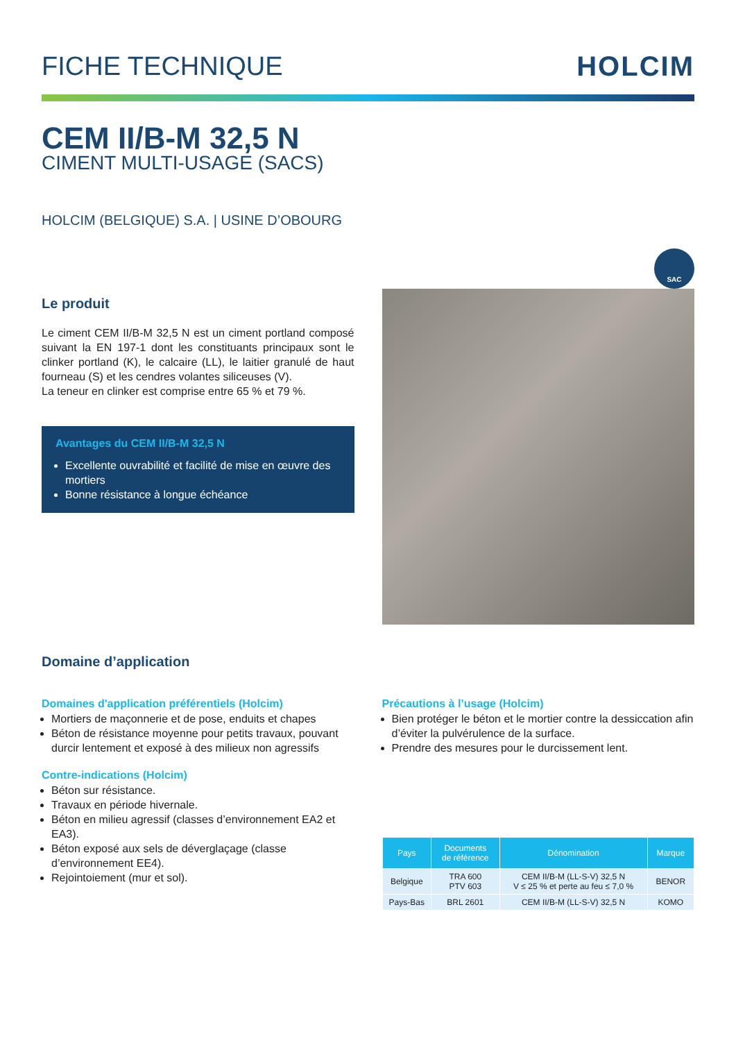FICHE TECHNIQUE HOLCIM
CEM II/B-M 32,5 N
CIMENT MULTI-USAGE (SACS)
HOLCIM (BELGIQUE) S.A. | USINE D’OBOURG
SAC
Le produit
Le ciment CEM II/B-M 32,5 N est un ciment portland composé suivant la EN 197-1 dont les constituants principaux sont le clinker portland (K), le calcaire (LL), le laitier granulé de haut fourneau (S) et les cendres volantes siliceuses (V).
La teneur en clinker est comprise entre 65 % et 79 %.
Avantages du CEM II/B-M 32,5 N
Excellente ouvrabilité et facilité de mise en œuvre des mortiers
Bonne résistance à longue échéance
Domaine d’application
Domaines d'application préférentiels (Holcim)
Mortiers de maçonnerie et de pose, enduits et chapes
Béton de résistance moyenne pour petits travaux, pouvant durcir lentement et exposé à des milieux non agressifs
Contre-indications (Holcim)
Béton sur résistance.
Travaux en période hivernale.
Béton en milieu agressif (classes d’environnement EA2 et EA3).
Béton exposé aux sels de déverglaçage (classe d’environnement EE4).
Rejointoiement (mur et sol).
Précautions à l’usage (Holcim)
Bien protéger le béton et le mortier contre la dessiccation afin d’éviter la pulvérulence de la surface.
Prendre des mesures pour le durcissement lent.
| Pays | Documents de référence | Dénomination | Marque |
| --- | --- | --- | --- |
| Belgique | TRA 600 PTV 603 | CEM II/B-M (LL-S-V) 32,5 N V ≤ 25 % et perte au feu ≤ 7,0 % | BENOR |
| Pays-Bas | BRL 2601 | CEM II/B-M (LL-S-V) 32,5 N | KOMO |